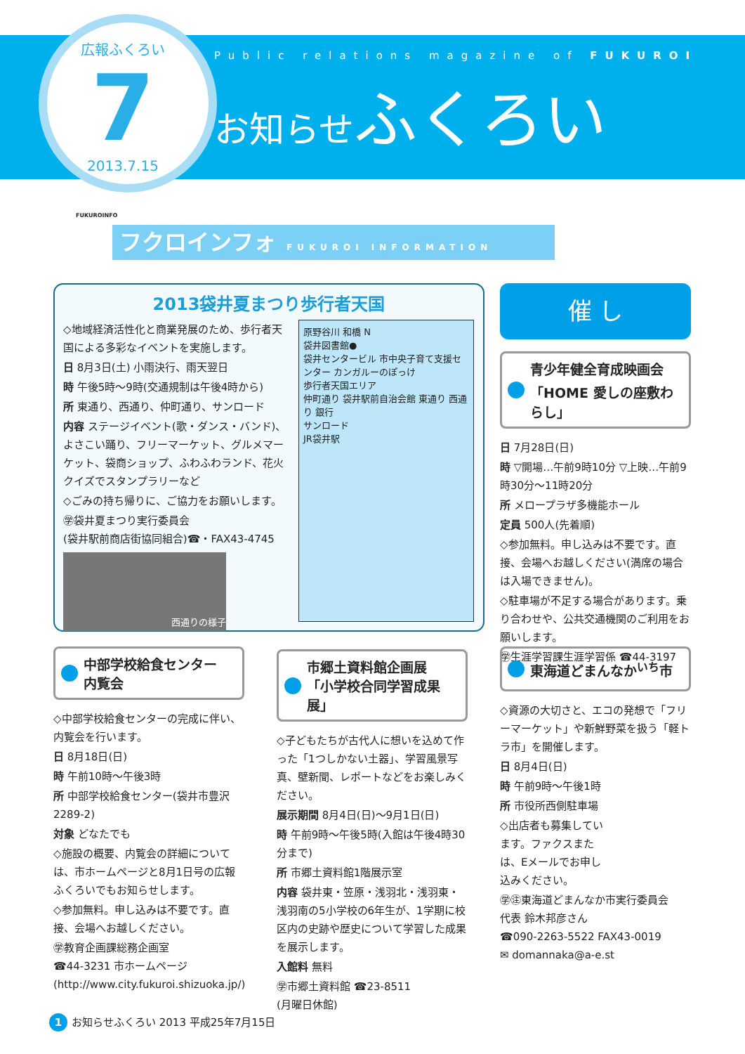広報ふくろい
7
2013.7.15
Public relations magazine of FUKUROI
お知らせふくろい
フクロインフォ FUKUROI INFORMATION
FUKUROINFO
2013袋井夏まつり歩行者天国
◇地域経済活性化と商業発展のため、歩行者天国による多彩なイベントを実施します。
日 8月3日(土) 小雨決行、雨天翌日
時 午後5時～9時(交通規制は午後4時から)
所 東通り、西通り、仲町通り、サンロード
内容 ステージイベント(歌・ダンス・バンド)、よさこい踊り、フリーマーケット、グルメマーケット、袋商ショップ、ふわふわランド、花火クイズでスタンプラリーなど
◇ごみの持ち帰りに、ご協力をお願いします。
㊫袋井夏まつり実行委員会
(袋井駅前商店街協同組合)☎・FAX43-4745
西通りの様子
原野谷川 和橋 N
袋井図書館●
袋井センタービル 市中央子育て支援センター カンガルーのぽっけ
歩行者天国エリア
仲町通り 袋井駅前自治会館 東通り 西通り 銀行
サンロード
JR袋井駅
催 し
青少年健全育成映画会
「HOME 愛しの座敷わらし」
日 7月28日(日)
時 ▽開場…午前9時10分 ▽上映…午前9時30分～11時20分
所 メロープラザ多機能ホール
定員 500人(先着順)
◇参加無料。申し込みは不要です。直接、会場へお越しください(満席の場合は入場できません)。
◇駐車場が不足する場合があります。乗り合わせや、公共交通機関のご利用をお願いします。
㊫生涯学習課生涯学習係 ☎44-3197
中部学校給食センター
内覧会
◇中部学校給食センターの完成に伴い、内覧会を行います。
日 8月18日(日)
時 午前10時～午後3時
所 中部学校給食センター(袋井市豊沢2289-2)
対象 どなたでも
◇施設の概要、内覧会の詳細については、市ホームページと8月1日号の広報ふくろいでもお知らせします。
◇参加無料。申し込みは不要です。直接、会場へお越しください。
㊫教育企画課総務企画室
☎44-3231 市ホームページ(http://www.city.fukuroi.shizuoka.jp/)
市郷土資料館企画展
「小学校合同学習成果展」
◇子どもたちが古代人に想いを込めて作った「1つしかない土器」、学習風景写真、壁新聞、レポートなどをお楽しみください。
展示期間 8月4日(日)～9月1日(日)
時 午前9時～午後5時(入館は午後4時30分まで)
所 市郷土資料館1階展示室
内容 袋井東・笠原・浅羽北・浅羽東・浅羽南の5小学校の6年生が、1学期に校区内の史跡や歴史について学習した成果を展示します。
入館料 無料
㊫市郷土資料館 ☎23-8511
(月曜日休館)
東海道どまんなか<sup>いち</sup>市
◇資源の大切さと、エコの発想で「フリーマーケット」や新鮮野菜を扱う「軽トラ市」を開催します。
日 8月4日(日)
時 午前9時～午後1時
所 市役所西側駐車場
◇出店者も募集しています。ファクスまたは、Eメールでお申し込みください。
㊫㊟東海道どまんなか市実行委員会
代表 鈴木邦彦さん
☎090-2263-5522 FAX43-0019
✉ domannaka@a-e.st
1 お知らせふくろい 2013 平成25年7月15日